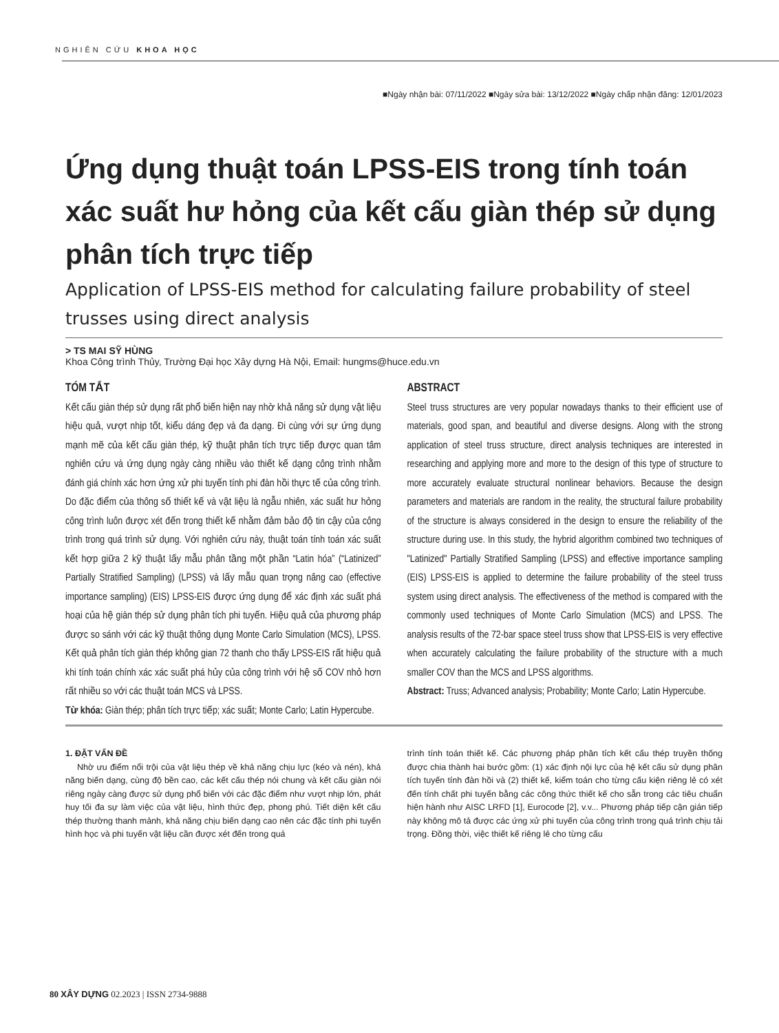NGHIÊN CỨU KHOA HỌC
■Ngày nhận bài: 07/11/2022 ■Ngày sửa bài: 13/12/2022 ■Ngày chấp nhận đăng: 12/01/2023
Ứng dụng thuật toán LPSS-EIS trong tính toán xác suất hư hỏng của kết cấu giàn thép sử dụng phân tích trực tiếp
Application of LPSS-EIS method for calculating failure probability of steel trusses using direct analysis
> TS MAI SỸ HÙNG
Khoa Công trình Thủy, Trường Đại học Xây dựng Hà Nội, Email: hungms@huce.edu.vn
TÓM TẮT
Kết cấu giàn thép sử dụng rất phổ biến hiện nay nhờ khả năng sử dụng vật liệu hiệu quả, vượt nhịp tốt, kiểu dáng đẹp và đa dạng. Đi cùng với sự ứng dụng mạnh mẽ của kết cấu giàn thép, kỹ thuật phân tích trực tiếp được quan tâm nghiên cứu và ứng dụng ngày càng nhiều vào thiết kế dạng công trình nhằm đánh giá chính xác hơn ứng xử phi tuyến tính phi đàn hồi thực tế của công trình. Do đặc điểm của thông số thiết kế và vật liệu là ngẫu nhiên, xác suất hư hỏng công trình luôn được xét đến trong thiết kế nhằm đảm bảo độ tin cậy của công trình trong quá trình sử dụng. Với nghiên cứu này, thuật toán tính toán xác suất kết hợp giữa 2 kỹ thuật lấy mẫu phân tầng một phần “Latin hóa” (“Latinized” Partially Stratified Sampling) (LPSS) và lấy mẫu quan trọng nâng cao (effective importance sampling) (EIS) LPSS-EIS được ứng dụng để xác định xác suất phá hoại của hệ giàn thép sử dụng phân tích phi tuyến. Hiệu quả của phương pháp được so sánh với các kỹ thuật thông dụng Monte Carlo Simulation (MCS), LPSS. Kết quả phân tích giàn thép không gian 72 thanh cho thấy LPSS-EIS rất hiệu quả khi tính toán chính xác xác suất phá hủy của công trình với hệ số COV nhỏ hơn rất nhiều so với các thuật toán MCS và LPSS.
Từ khóa: Giàn thép; phân tích trực tiếp; xác suất; Monte Carlo; Latin Hypercube.
ABSTRACT
Steel truss structures are very popular nowadays thanks to their efficient use of materials, good span, and beautiful and diverse designs. Along with the strong application of steel truss structure, direct analysis techniques are interested in researching and applying more and more to the design of this type of structure to more accurately evaluate structural nonlinear behaviors. Because the design parameters and materials are random in the reality, the structural failure probability of the structure is always considered in the design to ensure the reliability of the structure during use. In this study, the hybrid algorithm combined two techniques of "Latinized" Partially Stratified Sampling (LPSS) and effective importance sampling (EIS) LPSS-EIS is applied to determine the failure probability of the steel truss system using direct analysis. The effectiveness of the method is compared with the commonly used techniques of Monte Carlo Simulation (MCS) and LPSS. The analysis results of the 72-bar space steel truss show that LPSS-EIS is very effective when accurately calculating the failure probability of the structure with a much smaller COV than the MCS and LPSS algorithms.
Abstract: Truss; Advanced analysis; Probability; Monte Carlo; Latin Hypercube.
1. ĐẶT VẤN ĐỀ
Nhờ ưu điểm nổi trội của vật liệu thép về khả năng chịu lực (kéo và nén), khả năng biến dạng, cùng độ bền cao, các kết cấu thép nói chung và kết cấu giàn nói riêng ngày càng được sử dụng phổ biến với các đặc điểm như vượt nhịp lớn, phát huy tối đa sự làm việc của vật liệu, hình thức đẹp, phong phú. Tiết diện kết cấu thép thường thanh mảnh, khả năng chịu biến dạng cao nên các đặc tính phi tuyến hình học và phi tuyến vật liệu cần được xét đến trong quá
trình tính toán thiết kế. Các phương pháp phân tích kết cấu thép truyền thống được chia thành hai bước gồm: (1) xác định nội lực của hệ kết cấu sử dụng phân tích tuyến tính đàn hồi và (2) thiết kế, kiểm toán cho từng cấu kiện riêng lẻ có xét đến tính chất phi tuyến bằng các công thức thiết kế cho sẵn trong các tiêu chuẩn hiện hành như AISC LRFD [1], Eurocode [2], v.v... Phương pháp tiếp cận gián tiếp này không mô tả được các ứng xử phi tuyến của công trình trong quá trình chịu tải trọng. Đồng thời, việc thiết kế riêng lẻ cho từng cấu
80 XÂY DỰNG 02.2023 | ISSN 2734-9888